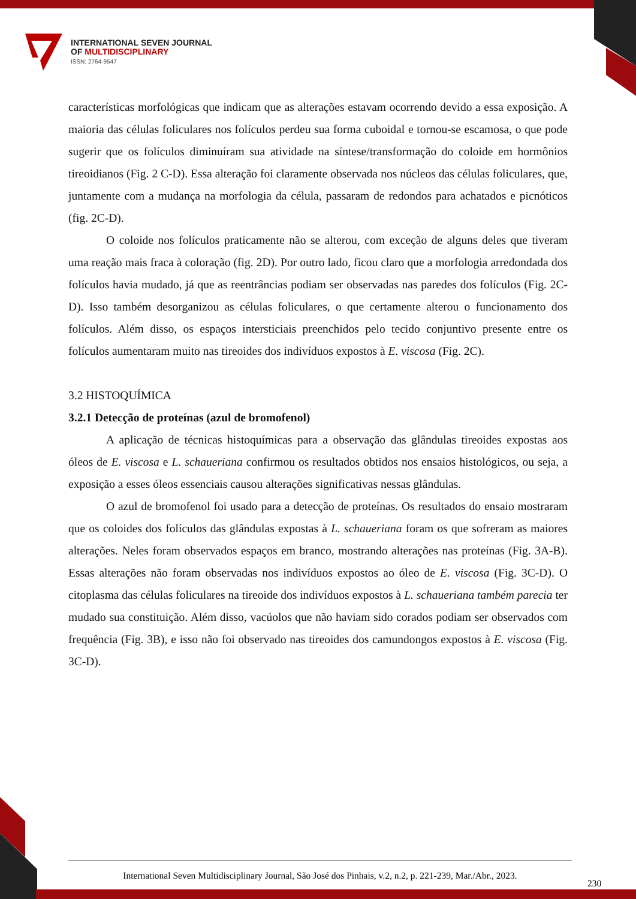INTERNATIONAL SEVEN JOURNAL
OF MULTIDISCIPLINARY
ISSN: 2764-9547
características morfológicas que indicam que as alterações estavam ocorrendo devido a essa exposição. A maioria das células foliculares nos folículos perdeu sua forma cuboidal e tornou-se escamosa, o que pode sugerir que os folículos diminuíram sua atividade na síntese/transformação do coloide em hormônios tireoidianos (Fig. 2 C-D). Essa alteração foi claramente observada nos núcleos das células foliculares, que, juntamente com a mudança na morfologia da célula, passaram de redondos para achatados e picnóticos (fig. 2C-D).
O coloide nos folículos praticamente não se alterou, com exceção de alguns deles que tiveram uma reação mais fraca à coloração (fig. 2D). Por outro lado, ficou claro que a morfologia arredondada dos folículos havia mudado, já que as reentrâncias podiam ser observadas nas paredes dos folículos (Fig. 2C-D). Isso também desorganizou as células foliculares, o que certamente alterou o funcionamento dos folículos. Além disso, os espaços intersticiais preenchidos pelo tecido conjuntivo presente entre os folículos aumentaram muito nas tireoides dos indivíduos expostos à E. viscosa (Fig. 2C).
3.2 HISTOQUÍMICA
3.2.1 Detecção de proteínas (azul de bromofenol)
A aplicação de técnicas histoquímicas para a observação das glândulas tireoides expostas aos óleos de E. viscosa e L. schaueriana confirmou os resultados obtidos nos ensaios histológicos, ou seja, a exposição a esses óleos essenciais causou alterações significativas nessas glândulas.
O azul de bromofenol foi usado para a detecção de proteínas. Os resultados do ensaio mostraram que os coloides dos folículos das glândulas expostas à L. schaueriana foram os que sofreram as maiores alterações. Neles foram observados espaços em branco, mostrando alterações nas proteínas (Fig. 3A-B). Essas alterações não foram observadas nos indivíduos expostos ao óleo de E. viscosa (Fig. 3C-D). O citoplasma das células foliculares na tireoide dos indivíduos expostos à L. schaueriana também parecia ter mudado sua constituição. Além disso, vacúolos que não haviam sido corados podiam ser observados com frequência (Fig. 3B), e isso não foi observado nas tireoides dos camundongos expostos à E. viscosa (Fig. 3C-D).
International Seven Multidisciplinary Journal, São José dos Pinhais, v.2, n.2, p. 221-239, Mar./Abr., 2023.
230